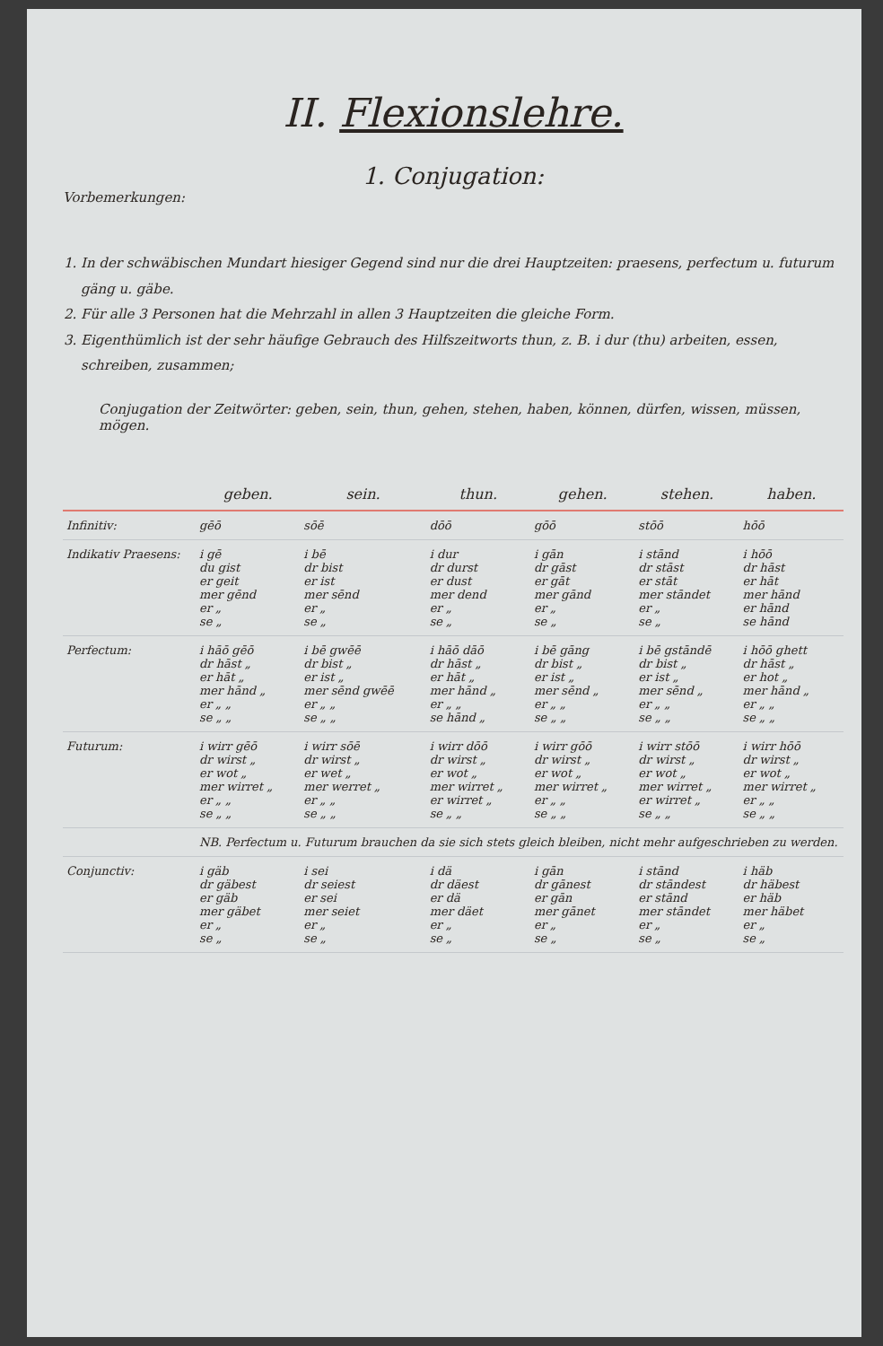II. Flexionslehre.
1. Conjugation:
Vorbemerkungen:
1. In der schwäbischen Mundart hiesiger Gegend sind nur die drei Hauptzeiten: praesens, perfectum u. futurum gäng u. gäbe.
2. Für alle 3 Personen hat die Mehrzahl in allen 3 Hauptzeiten die gleiche Form.
3. Eigenthümlich ist der sehr häufige Gebrauch des Hilfszeitworts thun, z. B. i dur (thu) arbeiten, essen, schreiben, zusammen;
Conjugation der Zeitwörter: geben, sein, thun, gehen, stehen, haben, können, dürfen, wissen, müssen, mögen.
| | geben. | sein. | thun. | gehen. | stehen. | haben. |
| --- | --- | --- | --- | --- | --- | --- |
| Infinitiv: | gēō | sōē | dōō | gōō | stōō | hōō |
| Indikativ Praesens: | i gē du gist er geit mer gēnd er „ se „ | i bē dr bist er ist mer sēnd er „ se „ | i dur dr durst er dust mer dend er „ se „ | i gān dr gāst er gāt mer gānd er „ se „ | i stānd dr stāst er stāt mer stāndet er „ se „ | i hōō dr hāst er hāt mer hānd er hānd se hānd |
| Perfectum: | i hāō gēō dr hāst „ er hāt „ mer hānd „ er „ „ se „ „ | i bē gwēē dr bist „ er ist „ mer sēnd gwēē er „ „ se „ „ | i hāō dāō dr hāst „ er hāt „ mer hānd „ er „ „ se hānd „ | i bē gāng dr bist „ er ist „ mer sēnd „ er „ „ se „ „ | i bē gstāndē dr bist „ er ist „ mer sēnd „ er „ „ se „ „ | i hōō ghett dr hāst „ er hot „ mer hānd „ er „ „ se „ „ |
| Futurum: | i wirr gēō dr wirst „ er wot „ mer wirret „ er „ „ se „ „ | i wirr sōē dr wirst „ er wet „ mer werret „ er „ „ se „ „ | i wirr dōō dr wirst „ er wot „ mer wirret „ er wirret „ se „ „ | i wirr gōō dr wirst „ er wot „ mer wirret „ er „ „ se „ „ | i wirr stōō dr wirst „ er wot „ mer wirret „ er wirret „ se „ „ | i wirr hōō dr wirst „ er wot „ mer wirret „ er „ „ se „ „ |
| | NB. Perfectum u. Futurum brauchen da sie sich stets gleich bleiben, nicht mehr aufgeschrieben zu werden. | | | | | |
| Conjunctiv: | i gäb dr gäbest er gäb mer gäbet er „ se „ | i sei dr seiest er sei mer seiet er „ se „ | i dä dr däest er dä mer däet er „ se „ | i gān dr gānest er gān mer gānet er „ se „ | i stānd dr stāndest er stānd mer stāndet er „ se „ | i häb dr häbest er häb mer häbet er „ se „ |